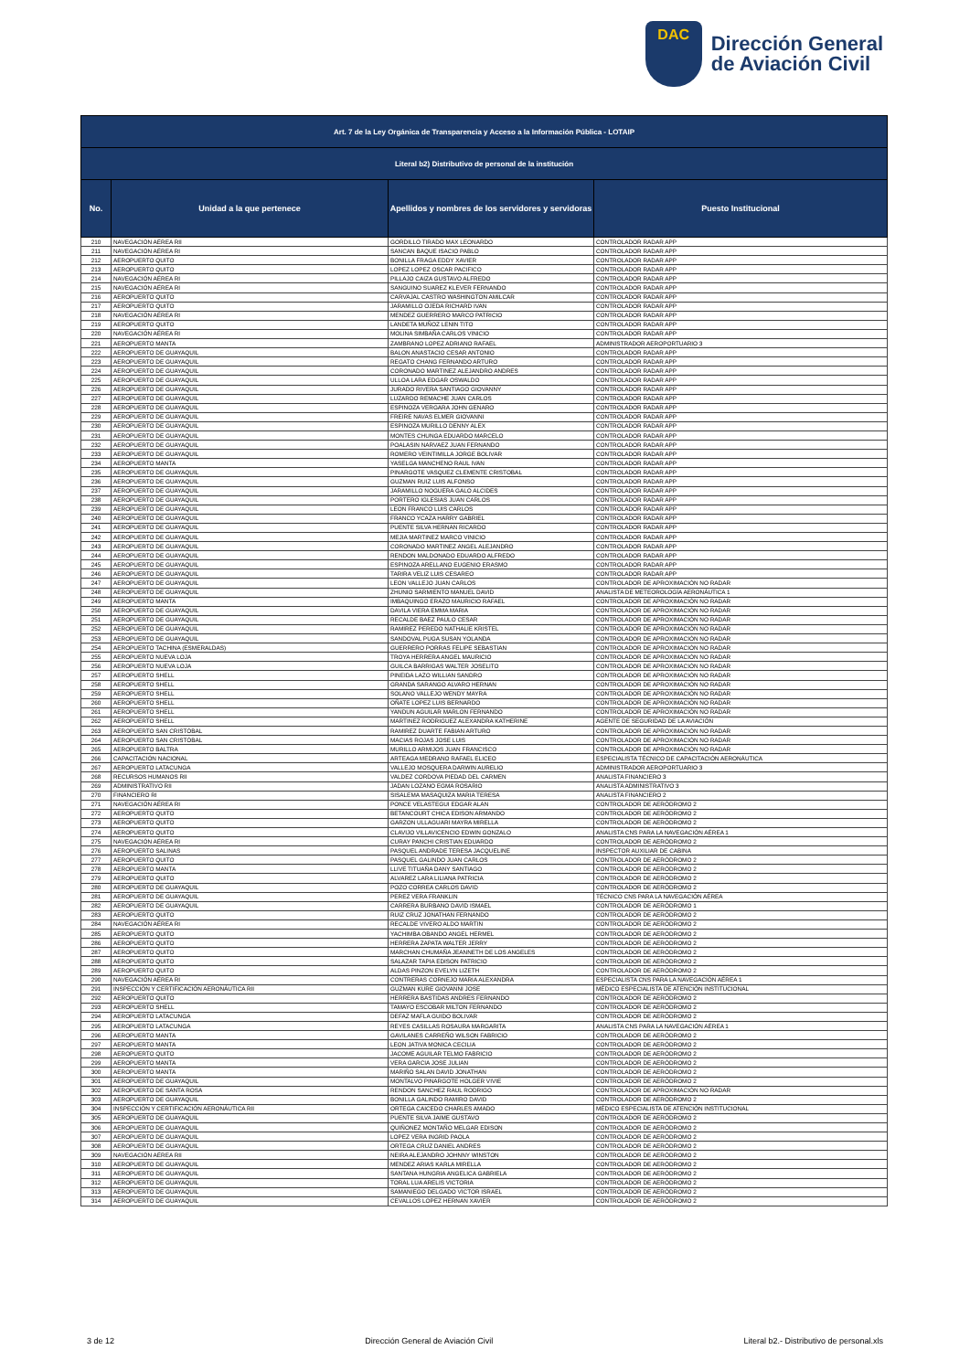DAC
Dirección General
de Aviación Civil
| Art. 7 de la Ley Orgánica de Transparencia y Acceso a la Información Pública - LOTAIP | | | |
| Literal b2) Distributivo de personal de la institución | | | |
| No. | Unidad a la que pertenece | Apellidos y nombres de los servidores y servidoras | Puesto Institucional |
| 210 | NAVEGACIÓN AÉREA RII | GORDILLO TIRADO MAX LEONARDO | CONTROLADOR RADAR APP |
| 211 | NAVEGACIÓN AÉREA RI | SANCAN BAQUE ISACIO PABLO | CONTROLADOR RADAR APP |
| 212 | AEROPUERTO QUITO | BONILLA FRAGA EDDY XAVIER | CONTROLADOR RADAR APP |
| 213 | AEROPUERTO QUITO | LOPEZ LOPEZ OSCAR PACIFICO | CONTROLADOR RADAR APP |
| 214 | NAVEGACIÓN AÉREA RI | PILLAJO CAIZA GUSTAVO ALFREDO | CONTROLADOR RADAR APP |
| 215 | NAVEGACIÓN AÉREA RI | SANGUINO SUAREZ KLEVER FERNANDO | CONTROLADOR RADAR APP |
| 216 | AEROPUERTO QUITO | CARVAJAL CASTRO WASHINGTON AMILCAR | CONTROLADOR RADAR APP |
| 217 | AEROPUERTO QUITO | JARAMILLO OJEDA RICHARD IVAN | CONTROLADOR RADAR APP |
| 218 | NAVEGACIÓN AÉREA RI | MENDEZ GUERRERO MARCO PATRICIO | CONTROLADOR RADAR APP |
| 219 | AEROPUERTO QUITO | LANDETA MUÑOZ LENIN TITO | CONTROLADOR RADAR APP |
| 220 | NAVEGACIÓN AÉREA RI | MOLINA SIMBAÑA CARLOS VINICIO | CONTROLADOR RADAR APP |
| 221 | AEROPUERTO MANTA | ZAMBRANO LOPEZ ADRIANO RAFAEL | ADMINISTRADOR AEROPORTUARIO 3 |
| 222 | AEROPUERTO DE GUAYAQUIL | BALON ANASTACIO CESAR ANTONIO | CONTROLADOR RADAR APP |
| 223 | AEROPUERTO DE GUAYAQUIL | REGATO CHANG FERNANDO ARTURO | CONTROLADOR RADAR APP |
| 224 | AEROPUERTO DE GUAYAQUIL | CORONADO MARTINEZ ALEJANDRO ANDRES | CONTROLADOR RADAR APP |
| 225 | AEROPUERTO DE GUAYAQUIL | ULLOA LARA EDGAR OSWALDO | CONTROLADOR RADAR APP |
| 226 | AEROPUERTO DE GUAYAQUIL | JURADO RIVERA SANTIAGO GIOVANNY | CONTROLADOR RADAR APP |
| 227 | AEROPUERTO DE GUAYAQUIL | LUZARDO REMACHE JUAN CARLOS | CONTROLADOR RADAR APP |
| 228 | AEROPUERTO DE GUAYAQUIL | ESPINOZA VERGARA JOHN GENARO | CONTROLADOR RADAR APP |
| 229 | AEROPUERTO DE GUAYAQUIL | FREIRE NAVAS ELMER GIOVANNI | CONTROLADOR RADAR APP |
| 230 | AEROPUERTO DE GUAYAQUIL | ESPINOZA MURILLO DENNY ALEX | CONTROLADOR RADAR APP |
| 231 | AEROPUERTO DE GUAYAQUIL | MONTES CHUNGA EDUARDO MARCELO | CONTROLADOR RADAR APP |
| 232 | AEROPUERTO DE GUAYAQUIL | POALASIN NARVAEZ JUAN FERNANDO | CONTROLADOR RADAR APP |
| 233 | AEROPUERTO DE GUAYAQUIL | ROMERO VEINTIMILLA JORGE BOLIVAR | CONTROLADOR RADAR APP |
| 234 | AEROPUERTO MANTA | YASELGA MANCHENO RAUL IVAN | CONTROLADOR RADAR APP |
| 235 | AEROPUERTO DE GUAYAQUIL | PINARGOTE VASQUEZ CLEMENTE CRISTOBAL | CONTROLADOR RADAR APP |
| 236 | AEROPUERTO DE GUAYAQUIL | GUZMAN RUIZ LUIS ALFONSO | CONTROLADOR RADAR APP |
| 237 | AEROPUERTO DE GUAYAQUIL | JARAMILLO NOGUERA GALO ALCIDES | CONTROLADOR RADAR APP |
| 238 | AEROPUERTO DE GUAYAQUIL | PORTERO IGLESIAS JUAN CARLOS | CONTROLADOR RADAR APP |
| 239 | AEROPUERTO DE GUAYAQUIL | LEON FRANCO LUIS CARLOS | CONTROLADOR RADAR APP |
| 240 | AEROPUERTO DE GUAYAQUIL | FRANCO YCAZA HARRY GABRIEL | CONTROLADOR RADAR APP |
| 241 | AEROPUERTO DE GUAYAQUIL | PUENTE SILVA HERNAN RICARDO | CONTROLADOR RADAR APP |
| 242 | AEROPUERTO DE GUAYAQUIL | MEJIA MARTINEZ MARCO VINICIO | CONTROLADOR RADAR APP |
| 243 | AEROPUERTO DE GUAYAQUIL | CORONADO MARTINEZ ANGEL ALEJANDRO | CONTROLADOR RADAR APP |
| 244 | AEROPUERTO DE GUAYAQUIL | RENDON MALDONADO EDUARDO ALFREDO | CONTROLADOR RADAR APP |
| 245 | AEROPUERTO DE GUAYAQUIL | ESPINOZA ARELLANO EUGENIO ERASMO | CONTROLADOR RADAR APP |
| 246 | AEROPUERTO DE GUAYAQUIL | TARIRA VELIZ LUIS CESAREO | CONTROLADOR RADAR APP |
| 247 | AEROPUERTO DE GUAYAQUIL | LEON VALLEJO JUAN CARLOS | CONTROLADOR DE APROXIMACIÓN NO RADAR |
| 248 | AEROPUERTO DE GUAYAQUIL | ZHUNIO SARMIENTO MANUEL DAVID | ANALISTA DE METEOROLOGÍA AERONÁUTICA 1 |
| 249 | AEROPUERTO MANTA | IMBAQUINGO ERAZO MAURICIO RAFAEL | CONTROLADOR DE APROXIMACIÓN NO RADAR |
| 250 | AEROPUERTO DE GUAYAQUIL | DAVILA VIERA EMMA MARIA | CONTROLADOR DE APROXIMACIÓN NO RADAR |
| 251 | AEROPUERTO DE GUAYAQUIL | RECALDE BAEZ PAULO CESAR | CONTROLADOR DE APROXIMACIÓN NO RADAR |
| 252 | AEROPUERTO DE GUAYAQUIL | RAMIREZ PEREDO NATHALIE KRISTEL | CONTROLADOR DE APROXIMACIÓN NO RADAR |
| 253 | AEROPUERTO DE GUAYAQUIL | SANDOVAL PUGA SUSAN YOLANDA | CONTROLADOR DE APROXIMACIÓN NO RADAR |
| 254 | AEROPUERTO TACHINA (ESMERALDAS) | GUERRERO PORRAS FELIPE SEBASTIAN | CONTROLADOR DE APROXIMACIÓN NO RADAR |
| 255 | AEROPUERTO NUEVA LOJA | TROYA HERRERA ANGEL MAURICIO | CONTROLADOR DE APROXIMACIÓN NO RADAR |
| 256 | AEROPUERTO NUEVA LOJA | GUILCA BARRIGAS WALTER JOSELITO | CONTROLADOR DE APROXIMACIÓN NO RADAR |
| 257 | AEROPUERTO SHELL | PINEIDA LAZO WILLIAN SANDRO | CONTROLADOR DE APROXIMACIÓN NO RADAR |
| 258 | AEROPUERTO SHELL | GRANDA SARANGO ALVARO HERNAN | CONTROLADOR DE APROXIMACIÓN NO RADAR |
| 259 | AEROPUERTO SHELL | SOLANO VALLEJO WENDY MAYRA | CONTROLADOR DE APROXIMACIÓN NO RADAR |
| 260 | AEROPUERTO SHELL | OÑATE LOPEZ LUIS BERNARDO | CONTROLADOR DE APROXIMACIÓN NO RADAR |
| 261 | AEROPUERTO SHELL | YANDUN AGUILAR MARLON FERNANDO | CONTROLADOR DE APROXIMACIÓN NO RADAR |
| 262 | AEROPUERTO SHELL | MARTINEZ RODRIGUEZ ALEXANDRA KATHERINE | AGENTE DE SEGURIDAD DE LA AVIACIÓN |
| 263 | AEROPUERTO SAN CRISTÓBAL | RAMIREZ DUARTE FABIAN ARTURO | CONTROLADOR DE APROXIMACIÓN NO RADAR |
| 264 | AEROPUERTO SAN CRISTÓBAL | MACIAS ROJAS JOSE LUIS | CONTROLADOR DE APROXIMACIÓN NO RADAR |
| 265 | AEROPUERTO BALTRA | MURILLO ARMIJOS JUAN FRANCISCO | CONTROLADOR DE APROXIMACIÓN NO RADAR |
| 266 | CAPACITACIÓN NACIONAL | ARTEAGA MEDRANO RAFAEL ELICEO | ESPECIALISTA TÉCNICO DE CAPACITACIÓN AERONÁUTICA |
| 267 | AEROPUERTO LATACUNGA | VALLEJO MOSQUERA DARWIN AURELIO | ADMINISTRADOR AEROPORTUARIO 3 |
| 268 | RECURSOS HUMANOS RII | VALDEZ CORDOVA PIEDAD DEL CARMEN | ANALISTA FINANCIERO 3 |
| 269 | ADMINISTRATIVO RII | JADAN LOZANO EGMA ROSARIO | ANALISTA ADMINISTRATIVO 3 |
| 270 | FINANCIERO RI | SISALEMA MASAQUIZA MARIA TERESA | ANALISTA FINANCIERO 2 |
| 271 | NAVEGACIÓN AÉREA RI | PONCE VELASTEGUI EDGAR ALAN | CONTROLADOR DE AERÓDROMO 2 |
| 272 | AEROPUERTO QUITO | BETANCOURT CHICA EDISON ARMANDO | CONTROLADOR DE AERÓDROMO 2 |
| 273 | AEROPUERTO QUITO | GARZON ULLAGUARI MAYRA MIRELLA | CONTROLADOR DE AERÓDROMO 2 |
| 274 | AEROPUERTO QUITO | CLAVIJO VILLAVICENCIO EDWIN GONZALO | ANALISTA CNS PARA LA NAVEGACIÓN AÉREA 1 |
| 275 | NAVEGACIÓN AÉREA RI | CURAY PANCHI CRISTIAN EDUARDO | CONTROLADOR DE AERÓDROMO 2 |
| 276 | AEROPUERTO SALINAS | PASQUEL ANDRADE TERESA JACQUELINE | INSPECTOR AUXILIAR DE CABINA |
| 277 | AEROPUERTO QUITO | PASQUEL GALINDO JUAN CARLOS | CONTROLADOR DE AERÓDROMO 2 |
| 278 | AEROPUERTO MANTA | LLIVE TITUAÑA DANY SANTIAGO | CONTROLADOR DE AERÓDROMO 2 |
| 279 | AEROPUERTO QUITO | ALVAREZ LARA LILIANA PATRICIA | CONTROLADOR DE AERÓDROMO 2 |
| 280 | AEROPUERTO DE GUAYAQUIL | POZO CORREA CARLOS DAVID | CONTROLADOR DE AERÓDROMO 2 |
| 281 | AEROPUERTO DE GUAYAQUIL | PEREZ VERA FRANKLIN | TÉCNICO CNS PARA LA NAVEGACIÓN AÉREA |
| 282 | AEROPUERTO DE GUAYAQUIL | CARRERA BURBANO DAVID ISMAEL | CONTROLADOR DE AERÓDROMO 1 |
| 283 | AEROPUERTO QUITO | RUIZ CRUZ JONATHAN FERNANDO | CONTROLADOR DE AERÓDROMO 2 |
| 284 | NAVEGACIÓN AÉREA RI | RECALDE VIVERO ALDO MARTIN | CONTROLADOR DE AERÓDROMO 2 |
| 285 | AEROPUERTO QUITO | YACHIMBA OBANDO ANGEL HERMEL | CONTROLADOR DE AERÓDROMO 2 |
| 286 | AEROPUERTO QUITO | HERRERA ZAPATA WALTER JERRY | CONTROLADOR DE AERÓDROMO 2 |
| 287 | AEROPUERTO QUITO | MARCHAN CHUMAÑA JEANNETH DE LOS ANGELES | CONTROLADOR DE AERÓDROMO 2 |
| 288 | AEROPUERTO QUITO | SALAZAR TAPIA EDISON PATRICIO | CONTROLADOR DE AERÓDROMO 2 |
| 289 | AEROPUERTO QUITO | ALDAS PINZON EVELYN LIZETH | CONTROLADOR DE AERÓDROMO 2 |
| 290 | NAVEGACIÓN AÉREA RI | CONTRERAS CORNEJO MARIA ALEXANDRA | ESPECIALISTA CNS PARA LA NAVEGACIÓN AÉREA 1 |
| 291 | INSPECCIÓN Y CERTIFICACIÓN AERONÁUTICA RII | GUZMAN KURE GIOVANNI JOSE | MÉDICO ESPECIALISTA DE ATENCIÓN INSTITUCIONAL |
| 292 | AEROPUERTO QUITO | HERRERA BASTIDAS ANDRES FERNANDO | CONTROLADOR DE AERÓDROMO 2 |
| 293 | AEROPUERTO SHELL | TAMAYO ESCOBAR MILTON FERNANDO | CONTROLADOR DE AERÓDROMO 2 |
| 294 | AEROPUERTO LATACUNGA | DEFAZ MAFLA GUIDO BOLIVAR | CONTROLADOR DE AERÓDROMO 2 |
| 295 | AEROPUERTO LATACUNGA | REYES CASILLAS ROSAURA MARGARITA | ANALISTA CNS PARA LA NAVEGACIÓN AÉREA 1 |
| 296 | AEROPUERTO MANTA | GAVILANES CARREÑO WILSON FABRICIO | CONTROLADOR DE AERÓDROMO 2 |
| 297 | AEROPUERTO MANTA | LEON JATIVA MONICA CECILIA | CONTROLADOR DE AERÓDROMO 2 |
| 298 | AEROPUERTO QUITO | JACOME AGUILAR TELMO FABRICIO | CONTROLADOR DE AERÓDROMO 2 |
| 299 | AEROPUERTO MANTA | VERA GARCIA JOSE JULIAN | CONTROLADOR DE AERÓDROMO 2 |
| 300 | AEROPUERTO MANTA | MARIÑO SALAN DAVID JONATHAN | CONTROLADOR DE AERÓDROMO 2 |
| 301 | AEROPUERTO DE GUAYAQUIL | MONTALVO PINARGOTE HOLGER VIVIE | CONTROLADOR DE AERÓDROMO 2 |
| 302 | AEROPUERTO DE SANTA ROSA | RENDON SANCHEZ RAUL RODRIGO | CONTROLADOR DE APROXIMACIÓN NO RADAR |
| 303 | AEROPUERTO DE GUAYAQUIL | BONILLA GALINDO RAMIRO DAVID | CONTROLADOR DE AERÓDROMO 2 |
| 304 | INSPECCIÓN Y CERTIFICACIÓN AERONÁUTICA RII | ORTEGA CAICEDO CHARLES AMADO | MÉDICO ESPECIALISTA DE ATENCIÓN INSTITUCIONAL |
| 305 | AEROPUERTO DE GUAYAQUIL | PUENTE SILVA JAIME GUSTAVO | CONTROLADOR DE AERÓDROMO 2 |
| 306 | AEROPUERTO DE GUAYAQUIL | QUIÑONEZ MONTAÑO MELGAR EDISON | CONTROLADOR DE AERÓDROMO 2 |
| 307 | AEROPUERTO DE GUAYAQUIL | LOPEZ VERA INGRID PAOLA | CONTROLADOR DE AERÓDROMO 2 |
| 308 | AEROPUERTO DE GUAYAQUIL | ORTEGA CRUZ DANIEL ANDRES | CONTROLADOR DE AERÓDROMO 2 |
| 309 | NAVEGACIÓN AÉREA RII | NEIRA ALEJANDRO JOHNNY WINSTON | CONTROLADOR DE AERÓDROMO 2 |
| 310 | AEROPUERTO DE GUAYAQUIL | MENDEZ ARIAS KARLA MIRELLA | CONTROLADOR DE AERÓDROMO 2 |
| 311 | AEROPUERTO DE GUAYAQUIL | SANTANA HUNGRIA ANGELICA GABRIELA | CONTROLADOR DE AERÓDROMO 2 |
| 312 | AEROPUERTO DE GUAYAQUIL | TORAL LUA ARELIS VICTORIA | CONTROLADOR DE AERÓDROMO 2 |
| 313 | AEROPUERTO DE GUAYAQUIL | SAMANIEGO DELGADO VICTOR ISRAEL | CONTROLADOR DE AERÓDROMO 2 |
| 314 | AEROPUERTO DE GUAYAQUIL | CEVALLOS LOPEZ HERNAN XAVIER | CONTROLADOR DE AERÓDROMO 2 |
3 de 12 Dirección General de Aviación Civil Literal b2.- Distributivo de personal.xls